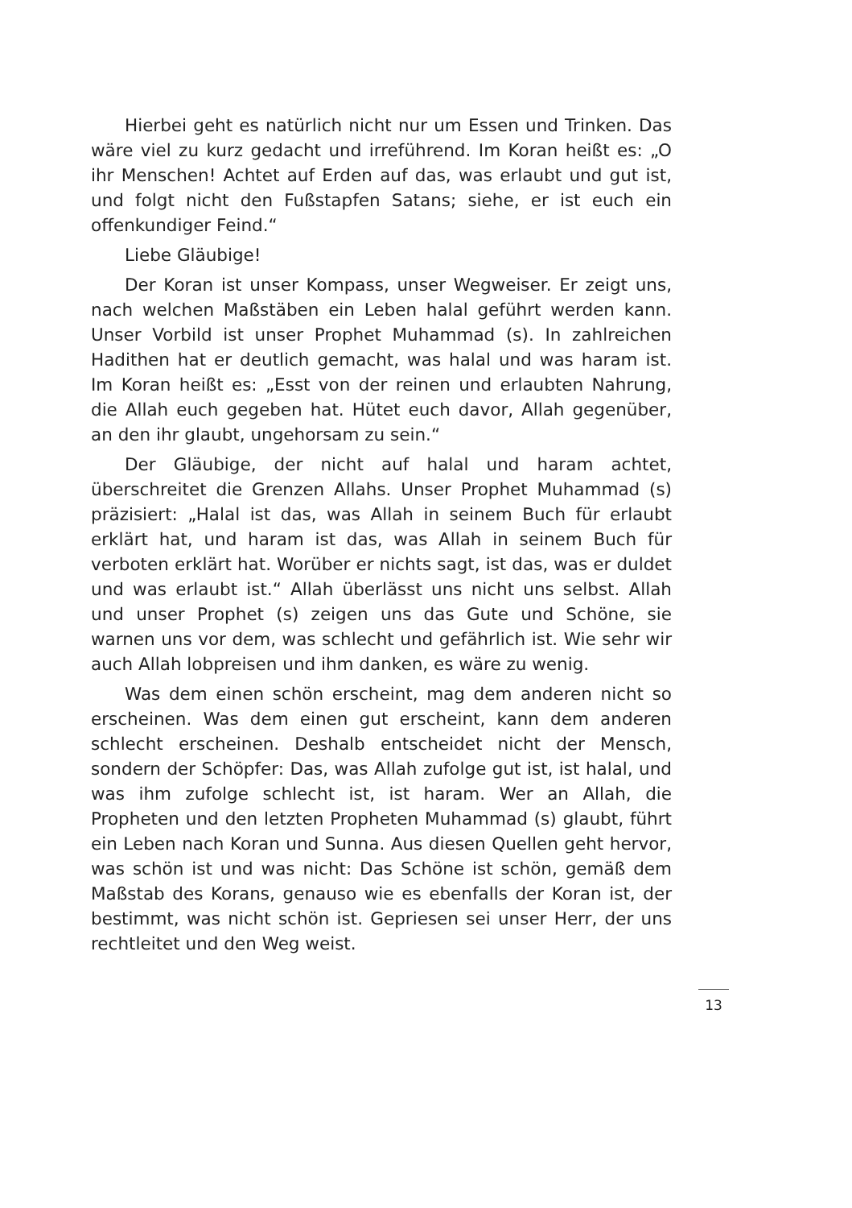Hierbei geht es natürlich nicht nur um Essen und Trinken. Das wäre viel zu kurz gedacht und irreführend. Im Koran heißt es: „O ihr Menschen! Achtet auf Erden auf das, was erlaubt und gut ist, und folgt nicht den Fußstapfen Satans; siehe, er ist euch ein offenkundiger Feind.“
Liebe Gläubige!
Der Koran ist unser Kompass, unser Wegweiser. Er zeigt uns, nach welchen Maßstäben ein Leben halal geführt werden kann. Unser Vorbild ist unser Prophet Muhammad (s). In zahlreichen Hadithen hat er deutlich gemacht, was halal und was haram ist. Im Koran heißt es: „Esst von der reinen und erlaubten Nahrung, die Allah euch gegeben hat. Hütet euch davor, Allah gegenüber, an den ihr glaubt, ungehorsam zu sein.“
Der Gläubige, der nicht auf halal und haram achtet, überschreitet die Grenzen Allahs. Unser Prophet Muhammad (s) präzisiert: „Halal ist das, was Allah in seinem Buch für erlaubt erklärt hat, und haram ist das, was Allah in seinem Buch für verboten erklärt hat. Worüber er nichts sagt, ist das, was er duldet und was erlaubt ist.“ Allah überlässt uns nicht uns selbst. Allah und unser Prophet (s) zeigen uns das Gute und Schöne, sie warnen uns vor dem, was schlecht und gefährlich ist. Wie sehr wir auch Allah lobpreisen und ihm danken, es wäre zu wenig.
Was dem einen schön erscheint, mag dem anderen nicht so erscheinen. Was dem einen gut erscheint, kann dem anderen schlecht erscheinen. Deshalb entscheidet nicht der Mensch, sondern der Schöpfer: Das, was Allah zufolge gut ist, ist halal, und was ihm zufolge schlecht ist, ist haram. Wer an Allah, die Propheten und den letzten Propheten Muhammad (s) glaubt, führt ein Leben nach Koran und Sunna. Aus diesen Quellen geht hervor, was schön ist und was nicht: Das Schöne ist schön, gemäß dem Maßstab des Korans, genauso wie es ebenfalls der Koran ist, der bestimmt, was nicht schön ist. Gepriesen sei unser Herr, der uns rechtleitet und den Weg weist.
13